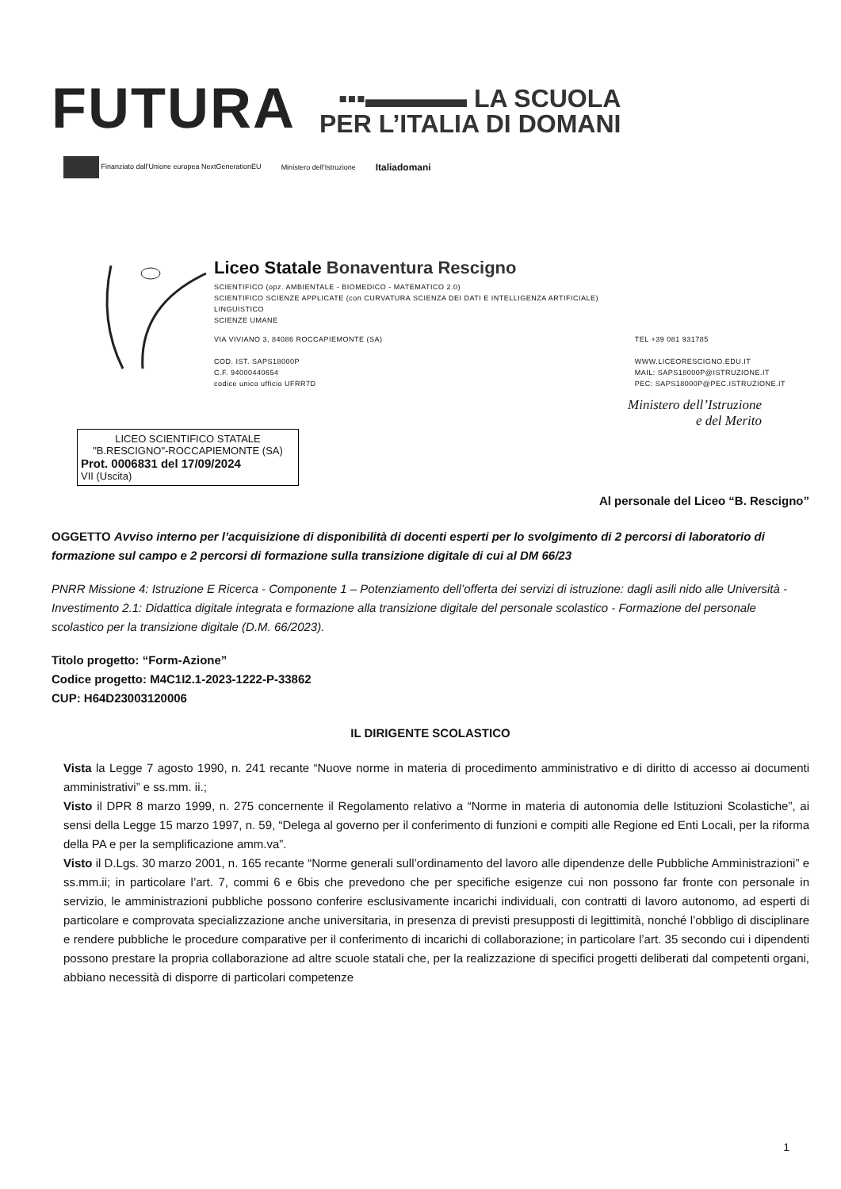FUTURA
▪▪▪▬▬▬▬ LA SCUOLA
PER L’ITALIA DI DOMANI
Finanziato dall’Unione europea NextGenerationEU Ministero dell’Istruzione Italiadomani
Liceo Statale Bonaventura Rescigno
SCIENTIFICO (opz. AMBIENTALE - BIOMEDICO - MATEMATICO 2.0)
SCIENTIFICO SCIENZE APPLICATE (con CURVATURA SCIENZA DEI DATI E INTELLIGENZA ARTIFICIALE)
LINGUISTICO
SCIENZE UMANE
VIA VIVIANO 3, 84086 ROCCAPIEMONTE (SA)
COD. IST. SAPS18000P
C.F. 94000440654
codice unico ufficio UFRR7D
TEL +39 081 931785
WWW.LICEORESCIGNO.EDU.IT
MAIL: SAPS18000P@ISTRUZIONE.IT
PEC: SAPS18000P@PEC.ISTRUZIONE.IT
Ministero dell’Istruzione
e del Merito
LICEO SCIENTIFICO STATALE
"B.RESCIGNO"-ROCCAPIEMONTE (SA)
Prot. 0006831 del 17/09/2024
VII (Uscita)
Al personale del Liceo “B. Rescigno”
OGGETTO Avviso interno per l’acquisizione di disponibilità di docenti esperti per lo svolgimento di 2 percorsi di laboratorio di formazione sul campo e 2 percorsi di formazione sulla transizione digitale di cui al DM 66/23
PNRR Missione 4: Istruzione E Ricerca - Componente 1 – Potenziamento dell’offerta dei servizi di istruzione: dagli asili nido alle Università - Investimento 2.1: Didattica digitale integrata e formazione alla transizione digitale del personale scolastico - Formazione del personale scolastico per la transizione digitale (D.M. 66/2023).
Titolo progetto: “Form-Azione”
Codice progetto: M4C1I2.1-2023-1222-P-33862
CUP: H64D23003120006
IL DIRIGENTE SCOLASTICO
Vista la Legge 7 agosto 1990, n. 241 recante “Nuove norme in materia di procedimento amministrativo e di diritto di accesso ai documenti amministrativi” e ss.mm. ii.;
Visto il DPR 8 marzo 1999, n. 275 concernente il Regolamento relativo a “Norme in materia di autonomia delle Istituzioni Scolastiche”, ai sensi della Legge 15 marzo 1997, n. 59, “Delega al governo per il conferimento di funzioni e compiti alle Regione ed Enti Locali, per la riforma della PA e per la semplificazione amm.va”.
Visto il D.Lgs. 30 marzo 2001, n. 165 recante “Norme generali sull’ordinamento del lavoro alle dipendenze delle Pubbliche Amministrazioni” e ss.mm.ii; in particolare l’art. 7, commi 6 e 6bis che prevedono che per specifiche esigenze cui non possono far fronte con personale in servizio, le amministrazioni pubbliche possono conferire esclusivamente incarichi individuali, con contratti di lavoro autonomo, ad esperti di particolare e comprovata specializzazione anche universitaria, in presenza di previsti presupposti di legittimità, nonché l’obbligo di disciplinare e rendere pubbliche le procedure comparative per il conferimento di incarichi di collaborazione; in particolare l’art. 35 secondo cui i dipendenti possono prestare la propria collaborazione ad altre scuole statali che, per la realizzazione di specifici progetti deliberati dal competenti organi, abbiano necessità di disporre di particolari competenze
1